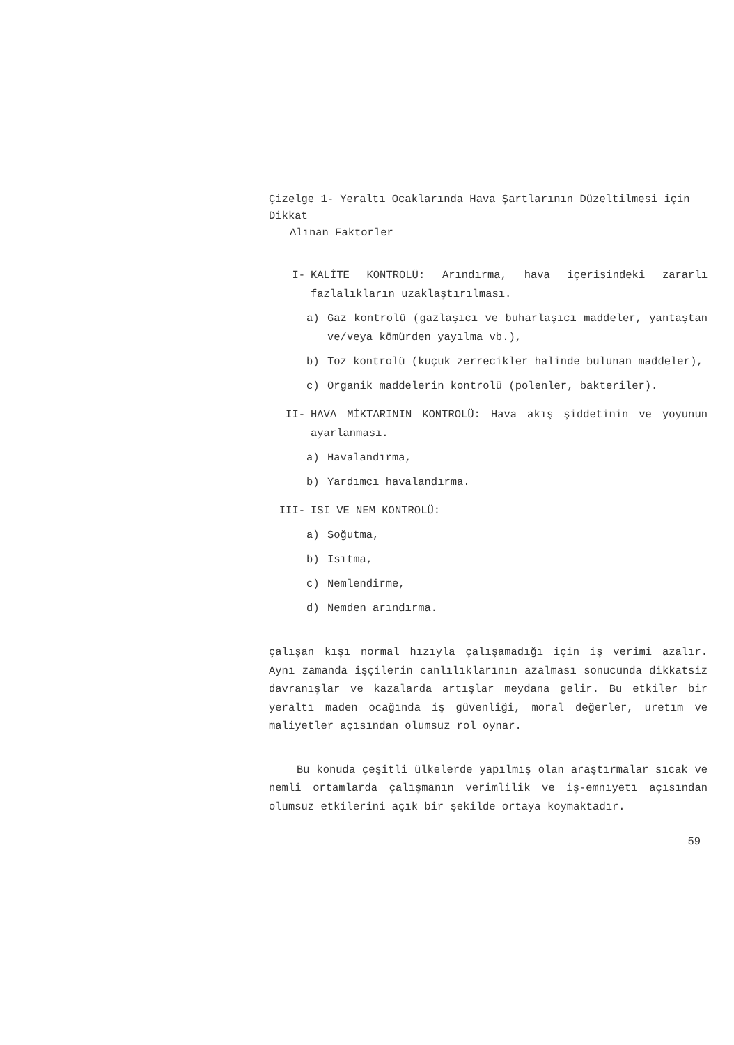Çizelge 1- Yeraltı Ocaklarında Hava Şartlarının Düzeltilmesi için Dikkat
Alınan Faktorler
I- KALİTE KONTROLÜ: Arındırma, hava içerisindeki zararlı fazlalıkların uzaklaştırılması.
a) Gaz kontrolü (gazlaşıcı ve buharlaşıcı maddeler, yantaştan ve/veya kömürden yayılma vb.),
b) Toz kontrolü (kuçuk zerrecikler halinde bulunan maddeler),
c) Organik maddelerin kontrolü (polenler, bakteriler).
II- HAVA MİKTARININ KONTROLÜ: Hava akış şiddetinin ve yoyunun ayarlanması.
a) Havalandırma,
b) Yardımcı havalandırma.
III- ISI VE NEM KONTROLÜ:
a) Soğutma,
b) Isıtma,
c) Nemlendirme,
d) Nemden arındırma.
çalışan kışı normal hızıyla çalışamadığı için iş verimi azalır. Aynı zamanda işçilerin canlılıklarının azalması sonucunda dikkatsiz davranışlar ve kazalarda artışlar meydana gelir. Bu etkiler bir yeraltı maden ocağında iş güvenliği, moral değerler, uretım ve maliyetler açısından olumsuz rol oynar.
Bu konuda çeşitli ülkelerde yapılmış olan araştırmalar sıcak ve nemli ortamlarda çalışmanın verimlilik ve iş-emnıyetı açısından olumsuz etkilerini açık bir şekilde ortaya koymaktadır.
59